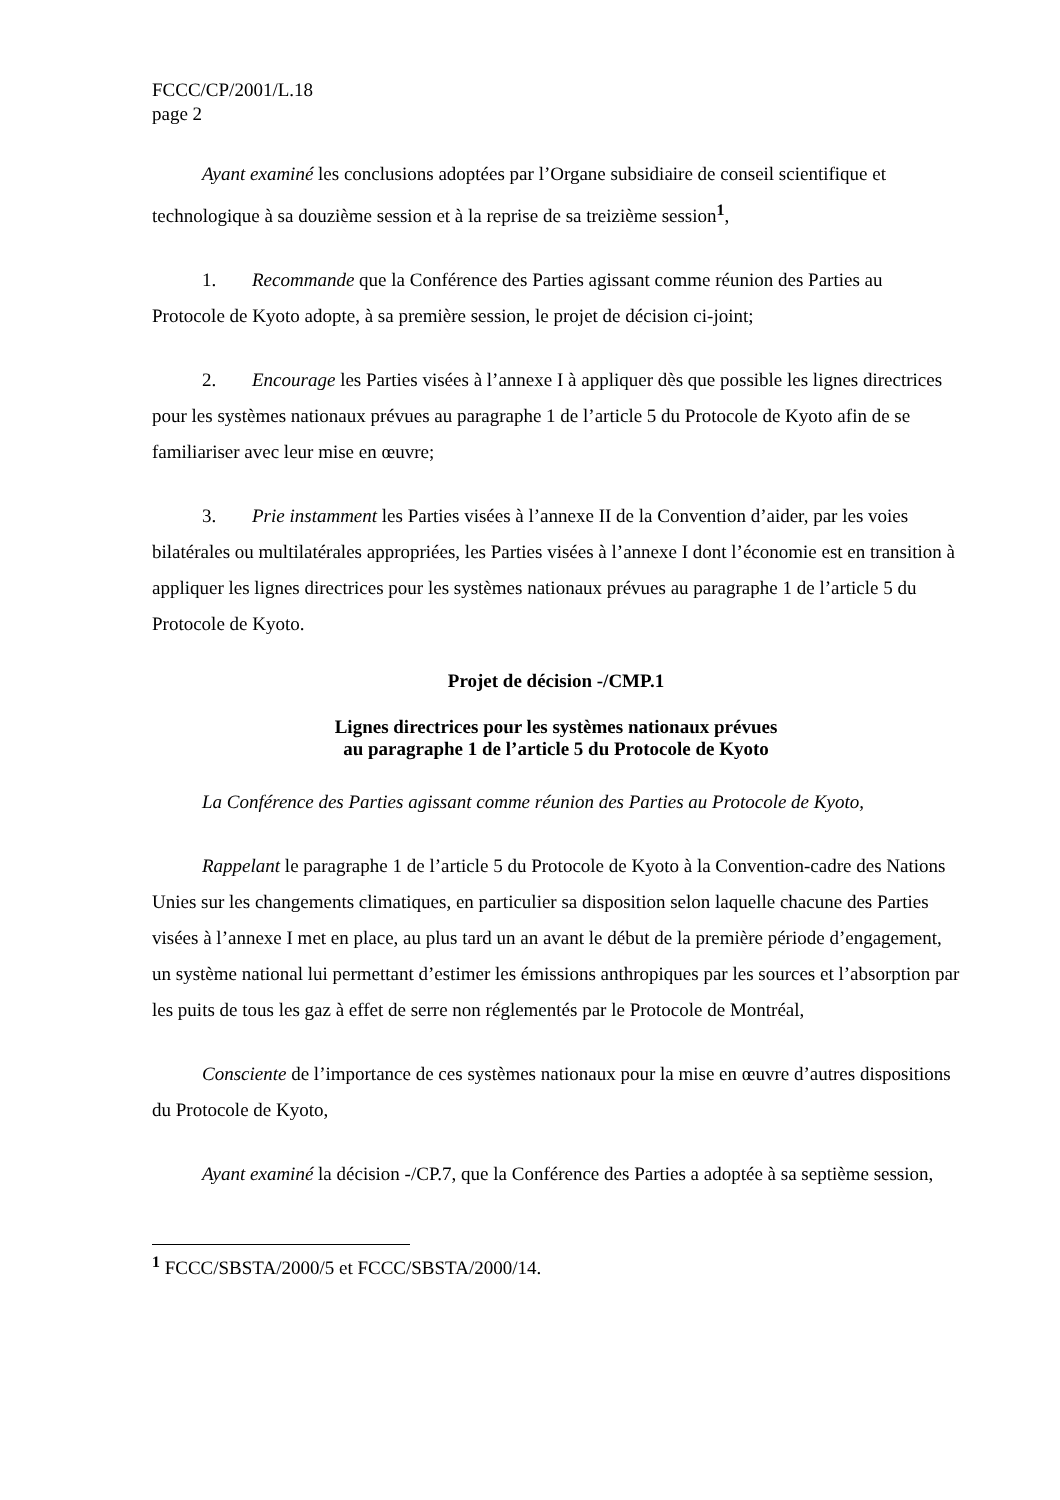FCCC/CP/2001/L.18
page 2
Ayant examiné les conclusions adoptées par l’Organe subsidiaire de conseil scientifique et technologique à sa douzième session et à la reprise de sa treizième session<sup>1</sup>,
1. Recommande que la Conférence des Parties agissant comme réunion des Parties au Protocole de Kyoto adopte, à sa première session, le projet de décision ci-joint;
2. Encourage les Parties visées à l’annexe I à appliquer dès que possible les lignes directrices pour les systèmes nationaux prévues au paragraphe 1 de l’article 5 du Protocole de Kyoto afin de se familiariser avec leur mise en œuvre;
3. Prie instamment les Parties visées à l’annexe II de la Convention d’aider, par les voies bilatérales ou multilatérales appropriées, les Parties visées à l’annexe I dont l’économie est en transition à appliquer les lignes directrices pour les systèmes nationaux prévues au paragraphe 1 de l’article 5 du Protocole de Kyoto.
Projet de décision -/CMP.1
Lignes directrices pour les systèmes nationaux prévues
au paragraphe 1 de l’article 5 du Protocole de Kyoto
La Conférence des Parties agissant comme réunion des Parties au Protocole de Kyoto,
Rappelant le paragraphe 1 de l’article 5 du Protocole de Kyoto à la Convention-cadre des Nations Unies sur les changements climatiques, en particulier sa disposition selon laquelle chacune des Parties visées à l’annexe I met en place, au plus tard un an avant le début de la première période d’engagement, un système national lui permettant d’estimer les émissions anthropiques par les sources et l’absorption par les puits de tous les gaz à effet de serre non réglementés par le Protocole de Montréal,
Consciente de l’importance de ces systèmes nationaux pour la mise en œuvre d’autres dispositions du Protocole de Kyoto,
Ayant examiné la décision -/CP.7, que la Conférence des Parties a adoptée à sa septième session,
<sup>1</sup> FCCC/SBSTA/2000/5 et FCCC/SBSTA/2000/14.